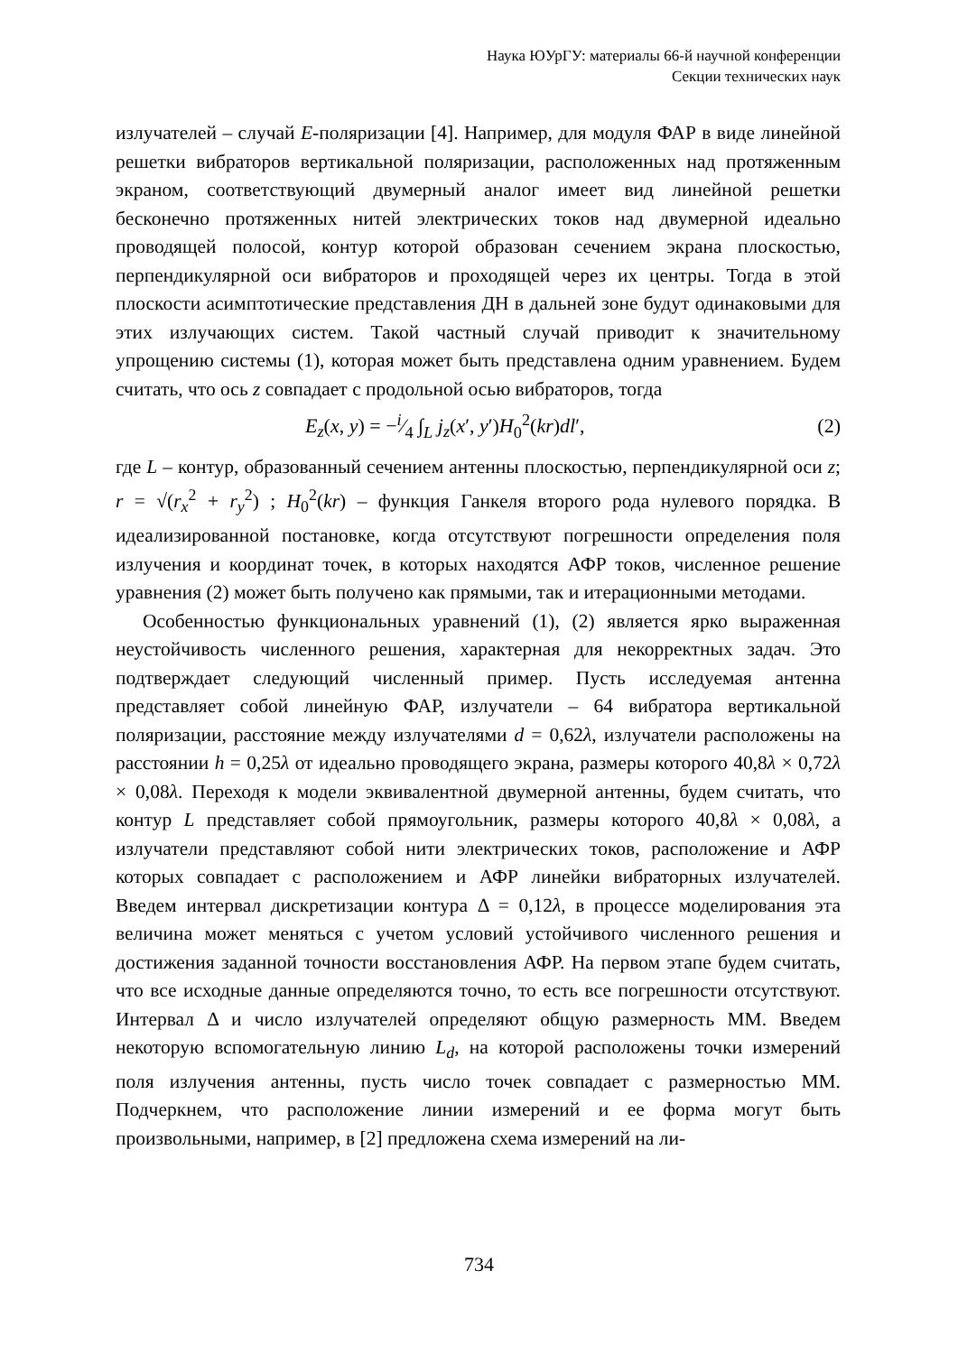Наука ЮУрГУ: материалы 66-й научной конференции
Секции технических наук
излучателей – случай E-поляризации [4]. Например, для модуля ФАР в виде линейной решетки вибраторов вертикальной поляризации, расположенных над протяженным экраном, соответствующий двумерный аналог имеет вид линейной решетки бесконечно протяженных нитей электрических токов над двумерной идеально проводящей полосой, контур которой образован сечением экрана плоскостью, перпендикулярной оси вибраторов и проходящей через их центры. Тогда в этой плоскости асимптотические представления ДН в дальней зоне будут одинаковыми для этих излучающих систем. Такой частный случай приводит к значительному упрощению системы (1), которая может быть представлена одним уравнением. Будем считать, что ось z совпадает с продольной осью вибраторов, тогда
E<sub>z</sub>(x, y) = −i⁄4 ∫<sub>L</sub> j<sub>z</sub>(x′, y′)H<sub>0</sub><sup>2</sup>(kr)dl′, (2)
где L – контур, образованный сечением антенны плоскостью, перпендикулярной оси z; r = √(r<sub>x</sub><sup>2</sup> + r<sub>y</sub><sup>2</sup>) ; H<sub>0</sub><sup>2</sup>(kr) – функция Ганкеля второго рода нулевого порядка. В идеализированной постановке, когда отсутствуют погрешности определения поля излучения и координат точек, в которых находятся АФР токов, численное решение уравнения (2) может быть получено как прямыми, так и итерационными методами.
Особенностью функциональных уравнений (1), (2) является ярко выраженная неустойчивость численного решения, характерная для некорректных задач. Это подтверждает следующий численный пример. Пусть исследуемая антенна представляет собой линейную ФАР, излучатели – 64 вибратора вертикальной поляризации, расстояние между излучателями d = 0,62λ, излучатели расположены на расстоянии h = 0,25λ от идеально проводящего экрана, размеры которого 40,8λ × 0,72λ × 0,08λ. Переходя к модели эквивалентной двумерной антенны, будем считать, что контур L представляет собой прямоугольник, размеры которого 40,8λ × 0,08λ, а излучатели представляют собой нити электрических токов, расположение и АФР которых совпадает с расположением и АФР линейки вибраторных излучателей. Введем интервал дискретизации контура Δ = 0,12λ, в процессе моделирования эта величина может меняться с учетом условий устойчивого численного решения и достижения заданной точности восстановления АФР. На первом этапе будем считать, что все исходные данные определяются точно, то есть все погрешности отсутствуют. Интервал Δ и число излучателей определяют общую размерность ММ. Введем некоторую вспомогательную линию L<sub>d</sub>, на которой расположены точки измерений поля излучения антенны, пусть число точек совпадает с размерностью ММ. Подчеркнем, что расположение линии измерений и ее форма могут быть произвольными, например, в [2] предложена схема измерений на ли-
734